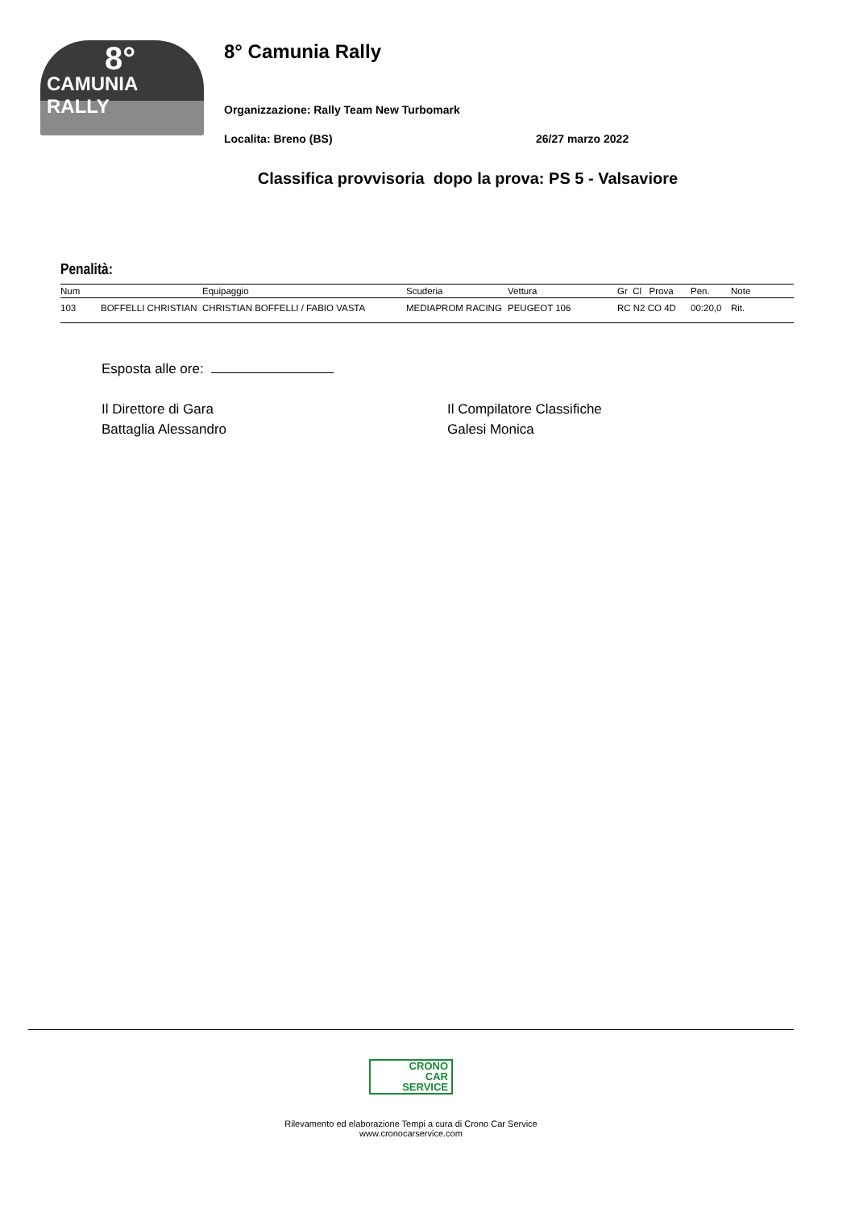8°
CAMUNIA RALLY
8° Camunia Rally
Organizzazione: Rally Team New Turbomark
Localita: Breno (BS) 26/27 marzo 2022
Classifica provvisoria dopo la prova: PS 5 - Valsaviore
Penalità:
| Num | | Equipaggio | Scuderia | Vettura | Gr Cl Prova | Pen. | Note |
| --- | --- | --- | --- | --- | --- | --- | --- |
| 103 | BOFFELLI CHRISTIAN | CHRISTIAN BOFFELLI / FABIO VASTA | MEDIAPROM RACING | PEUGEOT 106 | RC N2 CO 4D | 00:20,0 | Rit. |
Esposta alle ore:
Il Direttore di Gara
Battaglia Alessandro
Il Compilatore Classifiche
Galesi Monica
CRONO
CAR
SERVICE
Rilevamento ed elaborazione Tempi a cura di Crono Car Service
www.cronocarservice.com